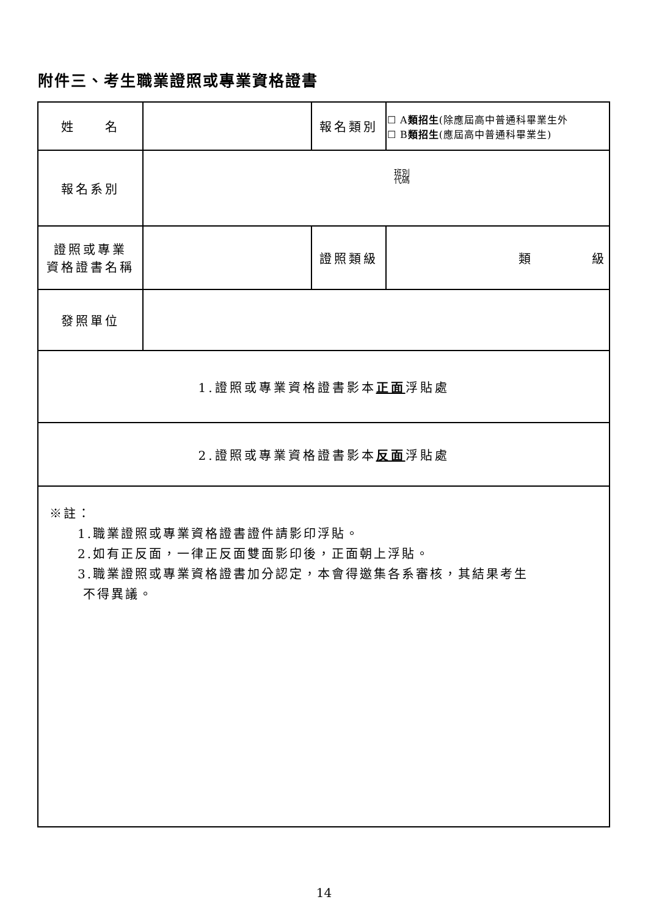附件三、考生職業證照或專業資格證書
| 姓 名 | | 報名類別 | ☐ A 類招生 (除應屆高中普通科畢業生外 ☐ B 類招生 (應屆高中普通科畢業生) |
| 報名系別 | 班別 代碼 | | |
| 證照或專業 資格證書名稱 | | 證照類級 | 類 級 |
| 發照單位 | | | |
| 1.證照或專業資格證書影本 正面 浮貼處 | | | |
| 2.證照或專業資格證書影本 反面 浮貼處 | | | |
| ※註： 1.職業證照或專業資格證書證件請影印浮貼。 2.如有正反面，一律正反面雙面影印後，正面朝上浮貼。 3.職業證照或專業資格證書加分認定，本會得邀集各系審核，其結果考生 不得異議。 | | | |
14